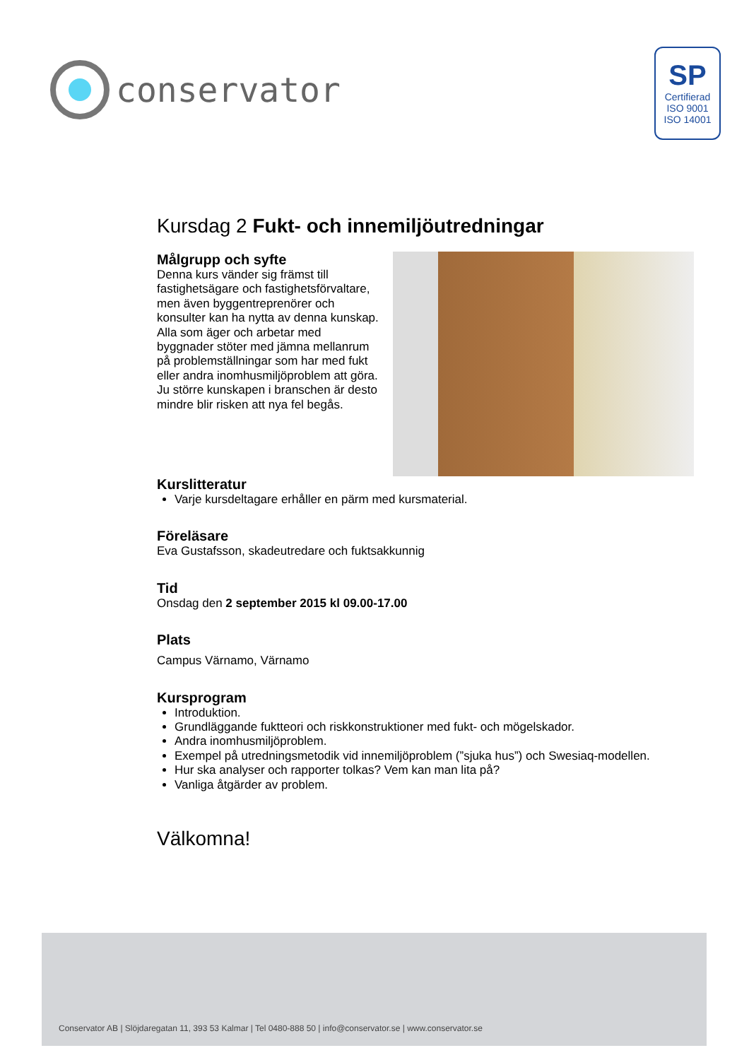conservator
SP
Certifierad
ISO 9001
ISO 14001
Kursdag 2 Fukt- och innemiljöutredningar
Målgrupp och syfte
Denna kurs vänder sig främst till fastighetsägare och fastighetsförvaltare, men även byggentreprenörer och konsulter kan ha nytta av denna kunskap. Alla som äger och arbetar med byggnader stöter med jämna mellanrum på problemställningar som har med fukt eller andra inomhusmiljöproblem att göra. Ju större kunskapen i branschen är desto mindre blir risken att nya fel begås.
Kurslitteratur
Varje kursdeltagare erhåller en pärm med kursmaterial.
Föreläsare
Eva Gustafsson, skadeutredare och fuktsakkunnig
Tid
Onsdag den 2 september 2015 kl 09.00-17.00
Plats
Campus Värnamo, Värnamo
Kursprogram
Introduktion.
Grundläggande fuktteori och riskkonstruktioner med fukt- och mögelskador.
Andra inomhusmiljöproblem.
Exempel på utredningsmetodik vid innemiljöproblem (”sjuka hus”) och Swesiaq-modellen.
Hur ska analyser och rapporter tolkas? Vem kan man lita på?
Vanliga åtgärder av problem.
Välkomna!
Conservator AB | Slöjdaregatan 11, 393 53 Kalmar | Tel 0480-888 50 | info@conservator.se | www.conservator.se